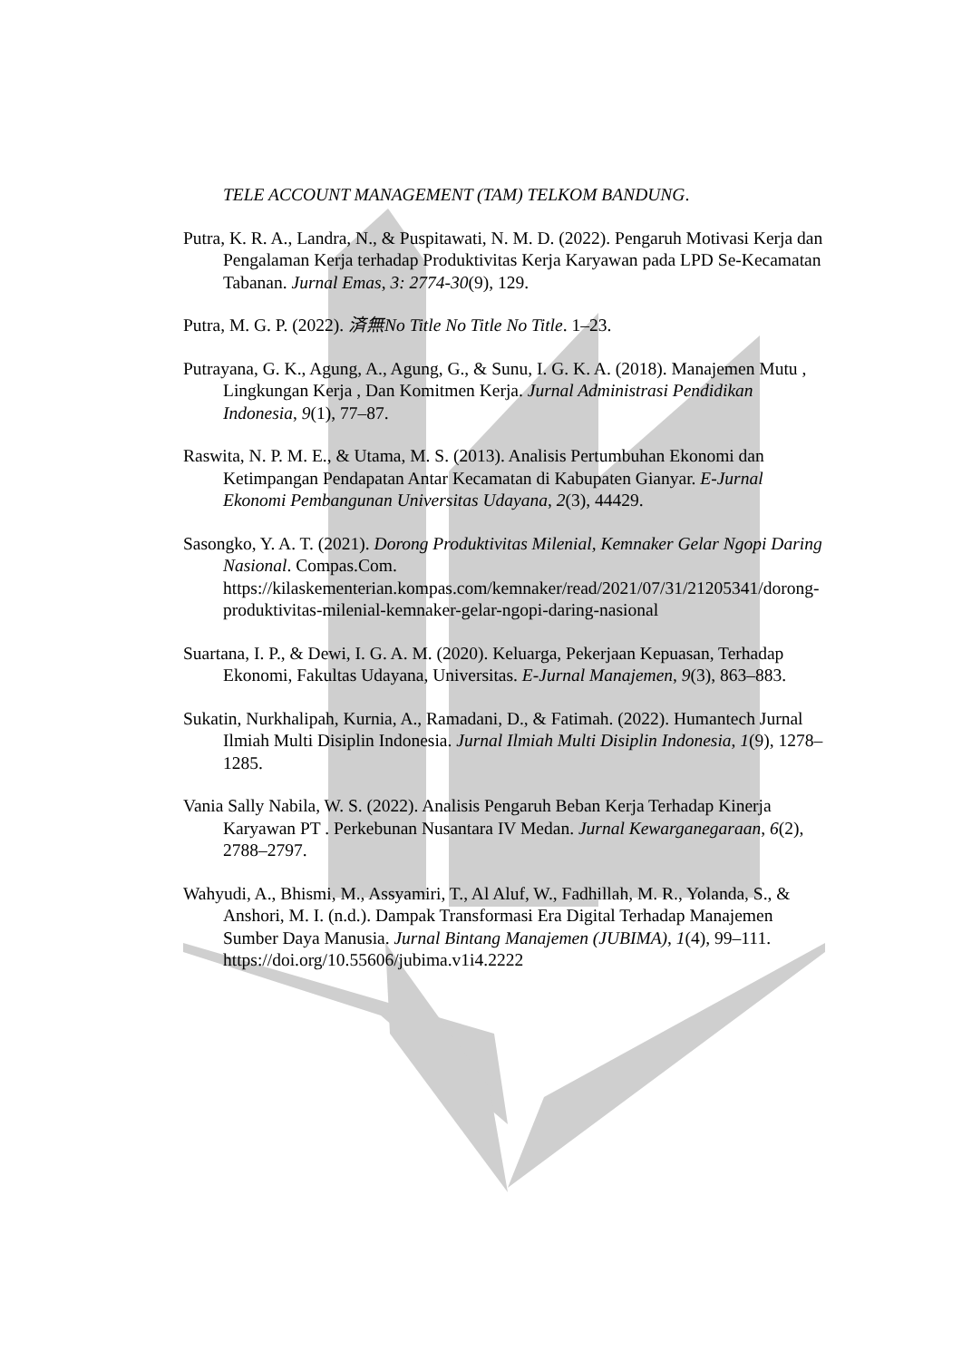TELE ACCOUNT MANAGEMENT (TAM) TELKOM BANDUNG.
Putra, K. R. A., Landra, N., & Puspitawati, N. M. D. (2022). Pengaruh Motivasi Kerja dan Pengalaman Kerja terhadap Produktivitas Kerja Karyawan pada LPD Se-Kecamatan Tabanan. Jurnal Emas, 3: 2774-30(9), 129.
Putra, M. G. P. (2022). 済無No Title No Title No Title. 1–23.
Putrayana, G. K., Agung, A., Agung, G., & Sunu, I. G. K. A. (2018). Manajemen Mutu , Lingkungan Kerja , Dan Komitmen Kerja. Jurnal Administrasi Pendidikan Indonesia, 9(1), 77–87.
Raswita, N. P. M. E., & Utama, M. S. (2013). Analisis Pertumbuhan Ekonomi dan Ketimpangan Pendapatan Antar Kecamatan di Kabupaten Gianyar. E-Jurnal Ekonomi Pembangunan Universitas Udayana, 2(3), 44429.
Sasongko, Y. A. T. (2021). Dorong Produktivitas Milenial, Kemnaker Gelar Ngopi Daring Nasional. Compas.Com. https://kilaskementerian.kompas.com/kemnaker/read/2021/07/31/21205341/dorong-produktivitas-milenial-kemnaker-gelar-ngopi-daring-nasional
Suartana, I. P., & Dewi, I. G. A. M. (2020). Keluarga, Pekerjaan Kepuasan, Terhadap Ekonomi, Fakultas Udayana, Universitas. E-Jurnal Manajemen, 9(3), 863–883.
Sukatin, Nurkhalipah, Kurnia, A., Ramadani, D., & Fatimah. (2022). Humantech Jurnal Ilmiah Multi Disiplin Indonesia. Jurnal Ilmiah Multi Disiplin Indonesia, 1(9), 1278–1285.
Vania Sally Nabila, W. S. (2022). Analisis Pengaruh Beban Kerja Terhadap Kinerja Karyawan PT . Perkebunan Nusantara IV Medan. Jurnal Kewarganegaraan, 6(2), 2788–2797.
Wahyudi, A., Bhismi, M., Assyamiri, T., Al Aluf, W., Fadhillah, M. R., Yolanda, S., & Anshori, M. I. (n.d.). Dampak Transformasi Era Digital Terhadap Manajemen Sumber Daya Manusia. Jurnal Bintang Manajemen (JUBIMA), 1(4), 99–111. https://doi.org/10.55606/jubima.v1i4.2222